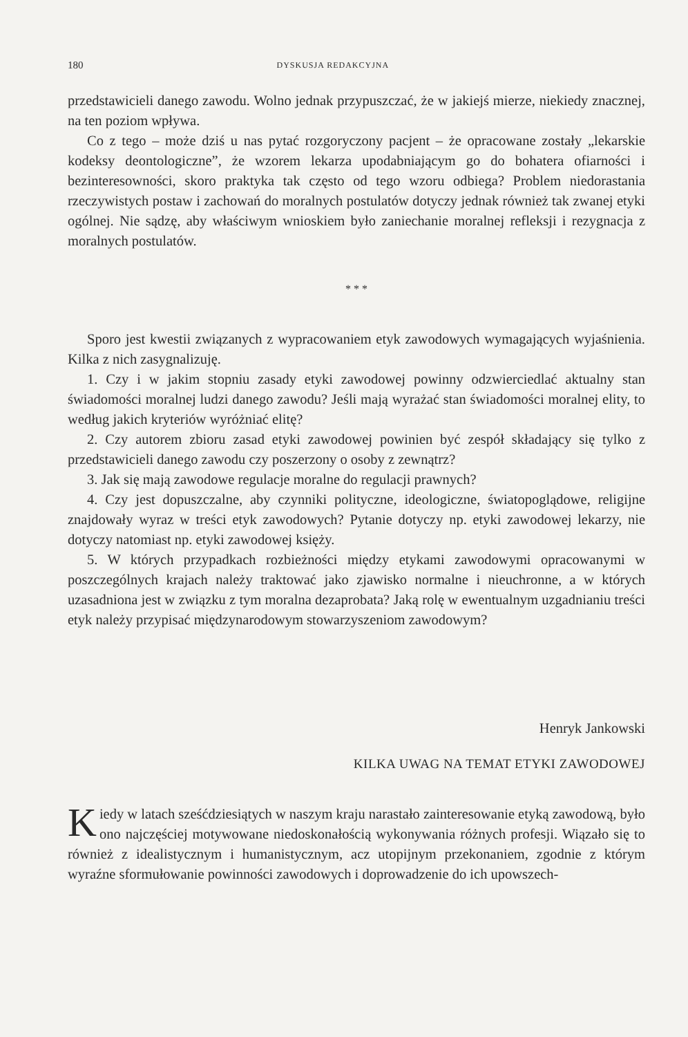180 DYSKUSJA REDAKCYJNA
przedstawicieli danego zawodu. Wolno jednak przypuszczać, że w jakiejś mierze, niekiedy znacznej, na ten poziom wpływa.
Co z tego – może dziś u nas pytać rozgoryczony pacjent – że opracowane zostały „lekarskie kodeksy deontologiczne”, że wzorem lekarza upodabniającym go do bohatera ofiarności i bezinteresowności, skoro praktyka tak często od tego wzoru odbiega? Problem niedorastania rzeczywistych postaw i zachowań do moralnych postulatów dotyczy jednak również tak zwanej etyki ogólnej. Nie sądzę, aby właściwym wnioskiem było zaniechanie moralnej refleksji i rezygnacja z moralnych postulatów.
* * *
Sporo jest kwestii związanych z wypracowaniem etyk zawodowych wymagających wyjaśnienia. Kilka z nich zasygnalizuję.
1. Czy i w jakim stopniu zasady etyki zawodowej powinny odzwierciedlać aktualny stan świadomości moralnej ludzi danego zawodu? Jeśli mają wyrażać stan świadomości moralnej elity, to według jakich kryteriów wyróżniać elitę?
2. Czy autorem zbioru zasad etyki zawodowej powinien być zespół składający się tylko z przedstawicieli danego zawodu czy poszerzony o osoby z zewnątrz?
3. Jak się mają zawodowe regulacje moralne do regulacji prawnych?
4. Czy jest dopuszczalne, aby czynniki polityczne, ideologiczne, światopoglądowe, religijne znajdowały wyraz w treści etyk zawodowych? Pytanie dotyczy np. etyki zawodowej lekarzy, nie dotyczy natomiast np. etyki zawodowej księży.
5. W których przypadkach rozbieżności między etykami zawodowymi opracowanymi w poszczególnych krajach należy traktować jako zjawisko normalne i nieuchronne, a w których uzasadniona jest w związku z tym moralna dezaprobata? Jaką rolę w ewentualnym uzgadnianiu treści etyk należy przypisać międzynarodowym stowarzyszeniom zawodowym?
Henryk Jankowski
KILKA UWAG NA TEMAT ETYKI ZAWODOWEJ
Kiedy w latach sześćdziesiątych w naszym kraju narastało zainteresowanie etyką zawodową, było ono najczęściej motywowane niedoskonałością wykonywania różnych profesji. Wiązało się to również z idealistycznym i humanistycznym, acz utopijnym przekonaniem, zgodnie z którym wyraźne sformułowanie powinności zawodowych i doprowadzenie do ich upowszech-